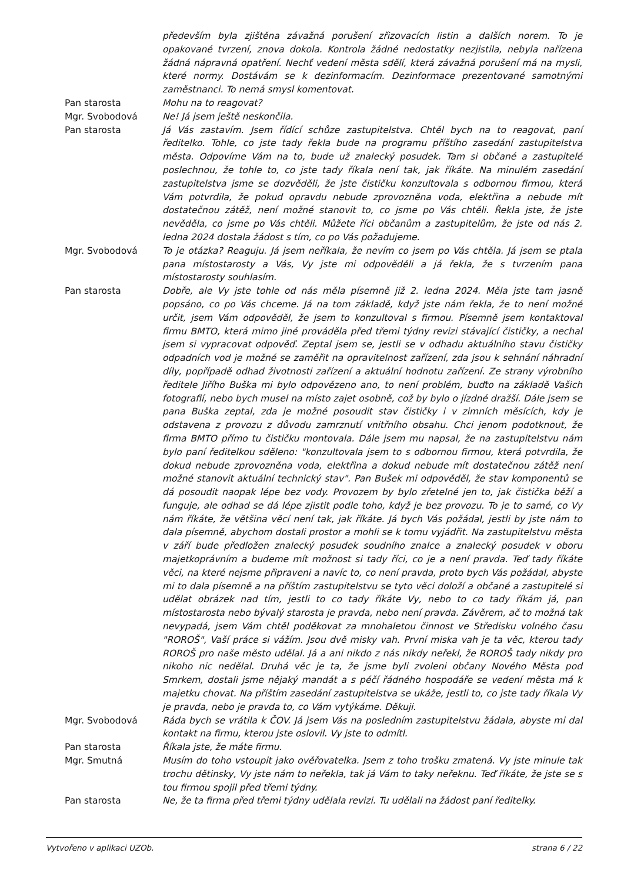především byla zjištěna závažná porušení zřizovacích listin a dalších norem. To je opakované tvrzení, znova dokola. Kontrola žádné nedostatky nezjistila, nebyla nařízena žádná nápravná opatření. Nechť vedení města sdělí, která závažná porušení má na mysli, které normy. Dostávám se k dezinformacím. Dezinformace prezentované samotnými zaměstnanci. To nemá smysl komentovat.
Pan starosta Mohu na to reagovat?
Mgr. Svobodová Ne! Já jsem ještě neskončila.
Pan starosta Já Vás zastavím. Jsem řídící schůze zastupitelstva. Chtěl bych na to reagovat, paní ředitelko. Tohle, co jste tady řekla bude na programu příštího zasedání zastupitelstva města. Odpovíme Vám na to, bude už znalecký posudek. Tam si občané a zastupitelé poslechnou, že tohle to, co jste tady říkala není tak, jak říkáte. Na minulém zasedání zastupitelstva jsme se dozvěděli, že jste čističku konzultovala s odbornou firmou, která Vám potvrdila, že pokud opravdu nebude zprovozněna voda, elektřina a nebude mít dostatečnou zátěž, není možné stanovit to, co jsme po Vás chtěli. Řekla jste, že jste nevěděla, co jsme po Vás chtěli. Můžete říci občanům a zastupitelům, že jste od nás 2. ledna 2024 dostala žádost s tím, co po Vás požadujeme.
Mgr. Svobodová To je otázka? Reaguju. Já jsem neříkala, že nevím co jsem po Vás chtěla. Já jsem se ptala pana místostarosty a Vás, Vy jste mi odpověděli a já řekla, že s tvrzením pana místostarosty souhlasím.
Pan starosta Dobře, ale Vy jste tohle od nás měla písemně již 2. ledna 2024. Měla jste tam jasně popsáno, co po Vás chceme. Já na tom základě, když jste nám řekla, že to není možné určit, jsem Vám odpověděl, že jsem to konzultoval s firmou. Písemně jsem kontaktoval firmu BMTO, která mimo jiné prováděla před třemi týdny revizi stávající čističky, a nechal jsem si vypracovat odpověď. Zeptal jsem se, jestli se v odhadu aktuálního stavu čističky odpadních vod je možné se zaměřit na opravitelnost zařízení, zda jsou k sehnání náhradní díly, popřípadě odhad životnosti zařízení a aktuální hodnotu zařízení. Ze strany výrobního ředitele Jiřího Buška mi bylo odpovězeno ano, to není problém, buďto na základě Vašich fotografií, nebo bych musel na místo zajet osobně, což by bylo o jízdné dražší. Dále jsem se pana Buška zeptal, zda je možné posoudit stav čističky i v zimních měsících, kdy je odstavena z provozu z důvodu zamrznutí vnitřního obsahu. Chci jenom podotknout, že firma BMTO přímo tu čističku montovala. Dále jsem mu napsal, že na zastupitelstvu nám bylo paní ředitelkou sděleno: "konzultovala jsem to s odbornou firmou, která potvrdila, že dokud nebude zprovozněna voda, elektřina a dokud nebude mít dostatečnou zátěž není možné stanovit aktuální technický stav". Pan Bušek mi odpověděl, že stav komponentů se dá posoudit naopak lépe bez vody. Provozem by bylo zřetelné jen to, jak čistička běží a funguje, ale odhad se dá lépe zjistit podle toho, když je bez provozu. To je to samé, co Vy nám říkáte, že většina věcí není tak, jak říkáte. Já bych Vás požádal, jestli by jste nám to dala písemně, abychom dostali prostor a mohli se k tomu vyjádřit. Na zastupitelstvu města v září bude předložen znalecký posudek soudního znalce a znalecký posudek v oboru majetkoprávním a budeme mít možnost si tady říci, co je a není pravda. Teď tady říkáte věci, na které nejsme připraveni a navíc to, co není pravda, proto bych Vás požádal, abyste mi to dala písemně a na příštím zastupitelstvu se tyto věci doloží a občané a zastupitelé si udělat obrázek nad tím, jestli to co tady říkáte Vy, nebo to co tady říkám já, pan místostarosta nebo bývalý starosta je pravda, nebo není pravda. Závěrem, ač to možná tak nevypadá, jsem Vám chtěl poděkovat za mnohaletou činnost ve Středisku volného času "ROROŠ", Vaší práce si vážím. Jsou dvě misky vah. První miska vah je ta věc, kterou tady ROROŠ pro naše město udělal. Já a ani nikdo z nás nikdy neřekl, že ROROŠ tady nikdy pro nikoho nic nedělal. Druhá věc je ta, že jsme byli zvoleni občany Nového Města pod Smrkem, dostali jsme nějaký mandát a s péčí řádného hospodáře se vedení města má k majetku chovat. Na příštím zasedání zastupitelstva se ukáže, jestli to, co jste tady říkala Vy je pravda, nebo je pravda to, co Vám vytýkáme. Děkuji.
Mgr. Svobodová Ráda bych se vrátila k ČOV. Já jsem Vás na posledním zastupitelstvu žádala, abyste mi dal kontakt na firmu, kterou jste oslovil. Vy jste to odmítl.
Pan starosta Říkala jste, že máte firmu.
Mgr. Smutná Musím do toho vstoupit jako ověřovatelka. Jsem z toho trošku zmatená. Vy jste minule tak trochu dětinsky, Vy jste nám to neřekla, tak já Vám to taky neřeknu. Teď říkáte, že jste se s tou firmou spojil před třemi týdny.
Pan starosta Ne, že ta firma před třemi týdny udělala revizi. Tu udělali na žádost paní ředitelky.
Vytvořeno v aplikaci UZOb. strana 6 / 22